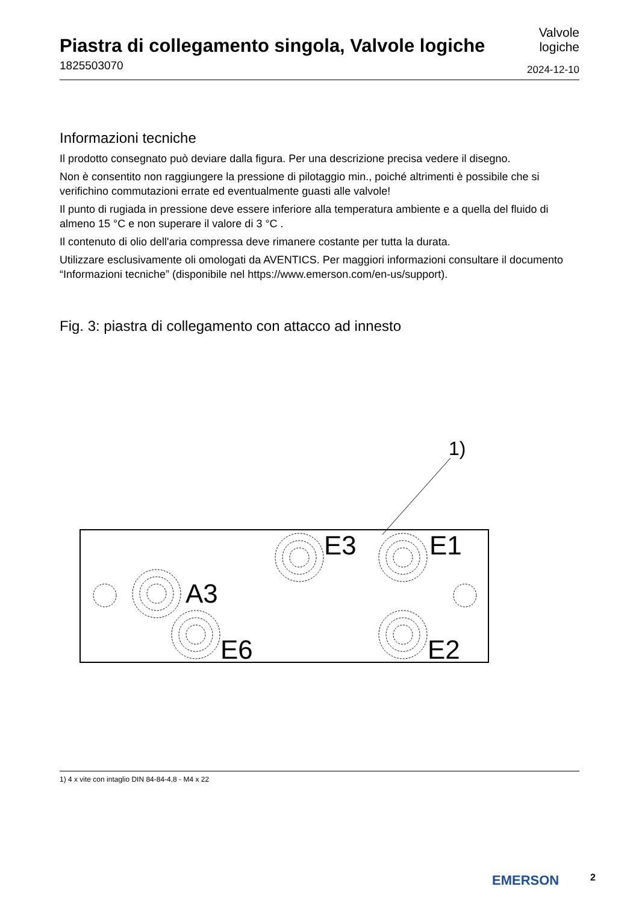Piastra di collegamento singola, Valvole logiche
1825503070
Valvole
logiche
2024-12-10
Informazioni tecniche
Il prodotto consegnato può deviare dalla figura. Per una descrizione precisa vedere il disegno.
Non è consentito non raggiungere la pressione di pilotaggio min., poiché altrimenti è possibile che si verifichino commutazioni errate ed eventualmente guasti alle valvole!
Il punto di rugiada in pressione deve essere inferiore alla temperatura ambiente e a quella del fluido di almeno 15 °C e non superare il valore di 3 °C .
Il contenuto di olio dell'aria compressa deve rimanere costante per tutta la durata.
Utilizzare esclusivamente oli omologati da AVENTICS. Per maggiori informazioni consultare il documento “Informazioni tecniche” (disponibile nel https://www.emerson.com/en-us/support).
Fig. 3: piastra di collegamento con attacco ad innesto
1)
E3
E1
A3
E6
E2
1) 4 x vite con intaglio DIN 84-84-4,8 - M4 x 22
EMERSON 2